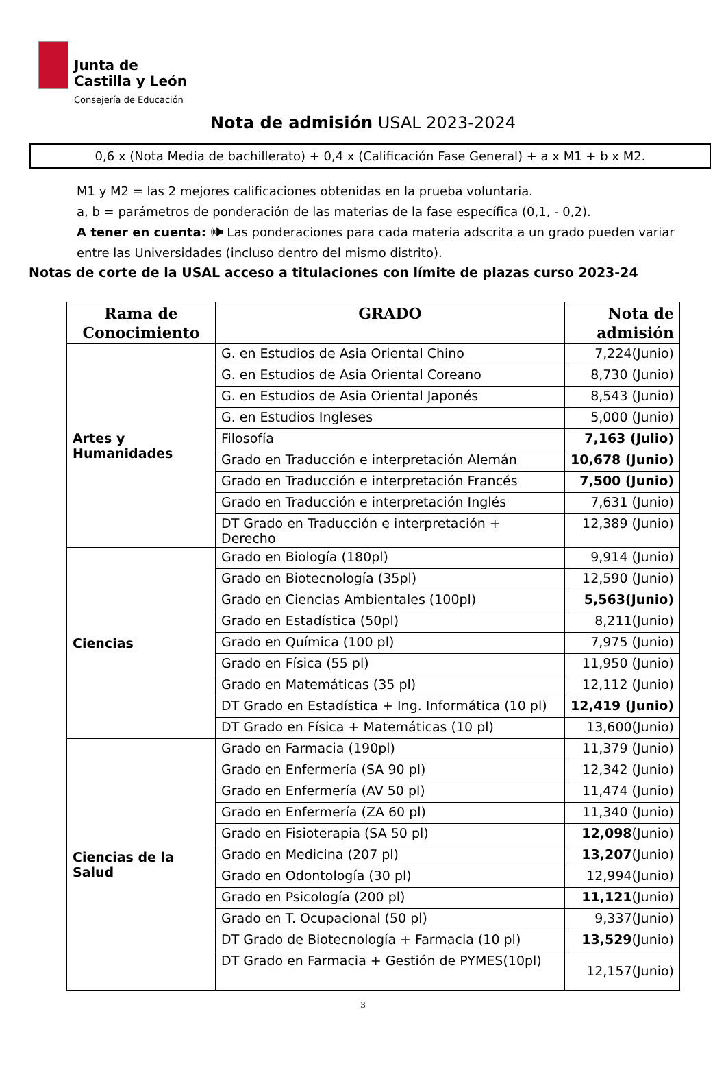Junta de
Castilla y León
Consejería de Educación
Nota de admisión USAL 2023-2024
0,6 x (Nota Media de bachillerato) + 0,4 x (Calificación Fase General) + a x M1 + b x M2.
M1 y M2 = las 2 mejores calificaciones obtenidas en la prueba voluntaria.
a, b = parámetros de ponderación de las materias de la fase específica (0,1, - 0,2).
A tener en cuenta: 🕪 Las ponderaciones para cada materia adscrita a un grado pueden variar entre las Universidades (incluso dentro del mismo distrito).
Notas de corte de la USAL acceso a titulaciones con límite de plazas curso 2023-24
| Rama de Conocimiento | GRADO | Nota de admisión |
| --- | --- | --- |
| Artes y Humanidades | G. en Estudios de Asia Oriental Chino | 7,224(Junio) |
| | G. en Estudios de Asia Oriental Coreano | 8,730 (Junio) |
| | G. en Estudios de Asia Oriental Japonés | 8,543 (Junio) |
| | G. en Estudios Ingleses | 5,000 (Junio) |
| | Filosofía | 7,163 (Julio) |
| | Grado en Traducción e interpretación Alemán | 10,678 (Junio) |
| | Grado en Traducción e interpretación Francés | 7,500 (Junio) |
| | Grado en Traducción e interpretación Inglés | 7,631 (Junio) |
| | DT Grado en Traducción e interpretación + Derecho | 12,389 (Junio) |
| Ciencias | Grado en Biología (180pl) | 9,914 (Junio) |
| | Grado en Biotecnología (35pl) | 12,590 (Junio) |
| | Grado en Ciencias Ambientales (100pl) | 5,563(Junio) |
| | Grado en Estadística (50pl) | 8,211(Junio) |
| | Grado en Química (100 pl) | 7,975 (Junio) |
| | Grado en Física (55 pl) | 11,950 (Junio) |
| | Grado en Matemáticas (35 pl) | 12,112 (Junio) |
| | DT Grado en Estadística + Ing. Informática (10 pl) | 12,419 (Junio) |
| | DT Grado en Física + Matemáticas (10 pl) | 13,600(Junio) |
| Ciencias de la Salud | Grado en Farmacia (190pl) | 11,379 (Junio) |
| | Grado en Enfermería (SA 90 pl) | 12,342 (Junio) |
| | Grado en Enfermería (AV 50 pl) | 11,474 (Junio) |
| | Grado en Enfermería (ZA 60 pl) | 11,340 (Junio) |
| | Grado en Fisioterapia (SA 50 pl) | 12,098 (Junio) |
| | Grado en Medicina (207 pl) | 13,207 (Junio) |
| | Grado en Odontología (30 pl) | 12,994(Junio) |
| | Grado en Psicología (200 pl) | 11,121 (Junio) |
| | Grado en T. Ocupacional (50 pl) | 9,337(Junio) |
| | DT Grado de Biotecnología + Farmacia (10 pl) | 13,529 (Junio) |
| | DT Grado en Farmacia + Gestión de PYMES(10pl) | 12,157(Junio) |
3